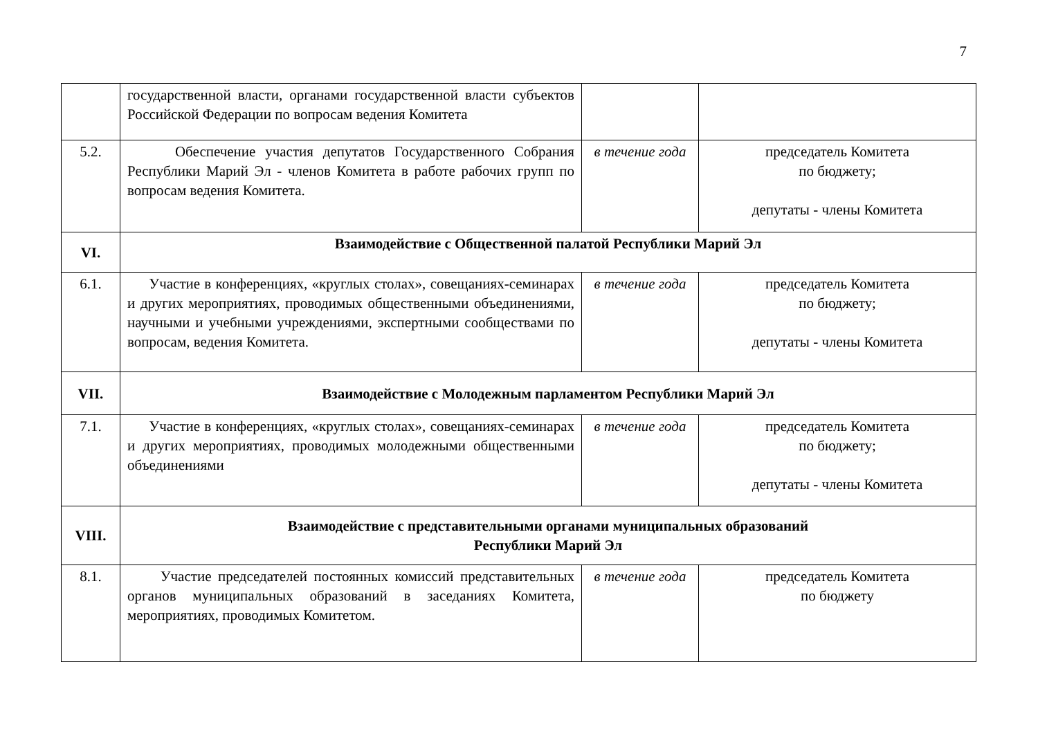7
| | государственной власти, органами государственной власти субъектов Российской Федерации по вопросам ведения Комитета | | |
| 5.2. | Обеспечение участия депутатов Государственного Собрания Республики Марий Эл - членов Комитета в работе рабочих групп по вопросам ведения Комитета. | в течение года | председатель Комитета по бюджету; депутаты - члены Комитета |
| VI. | Взаимодействие с Общественной палатой Республики Марий Эл | | |
| 6.1. | Участие в конференциях, «круглых столах», совещаниях-семинарах и других мероприятиях, проводимых общественными объединениями, научными и учебными учреждениями, экспертными сообществами по вопросам, ведения Комитета. | в течение года | председатель Комитета по бюджету; депутаты - члены Комитета |
| VII. | Взаимодействие с Молодежным парламентом Республики Марий Эл | | |
| 7.1. | Участие в конференциях, «круглых столах», совещаниях-семинарах и других мероприятиях, проводимых молодежными общественными объединениями | в течение года | председатель Комитета по бюджету; депутаты - члены Комитета |
| VIII. | Взаимодействие с представительными органами муниципальных образований Республики Марий Эл | | |
| 8.1. | Участие председателей постоянных комиссий представительных органов муниципальных образований в заседаниях Комитета, мероприятиях, проводимых Комитетом. | в течение года | председатель Комитета по бюджету |